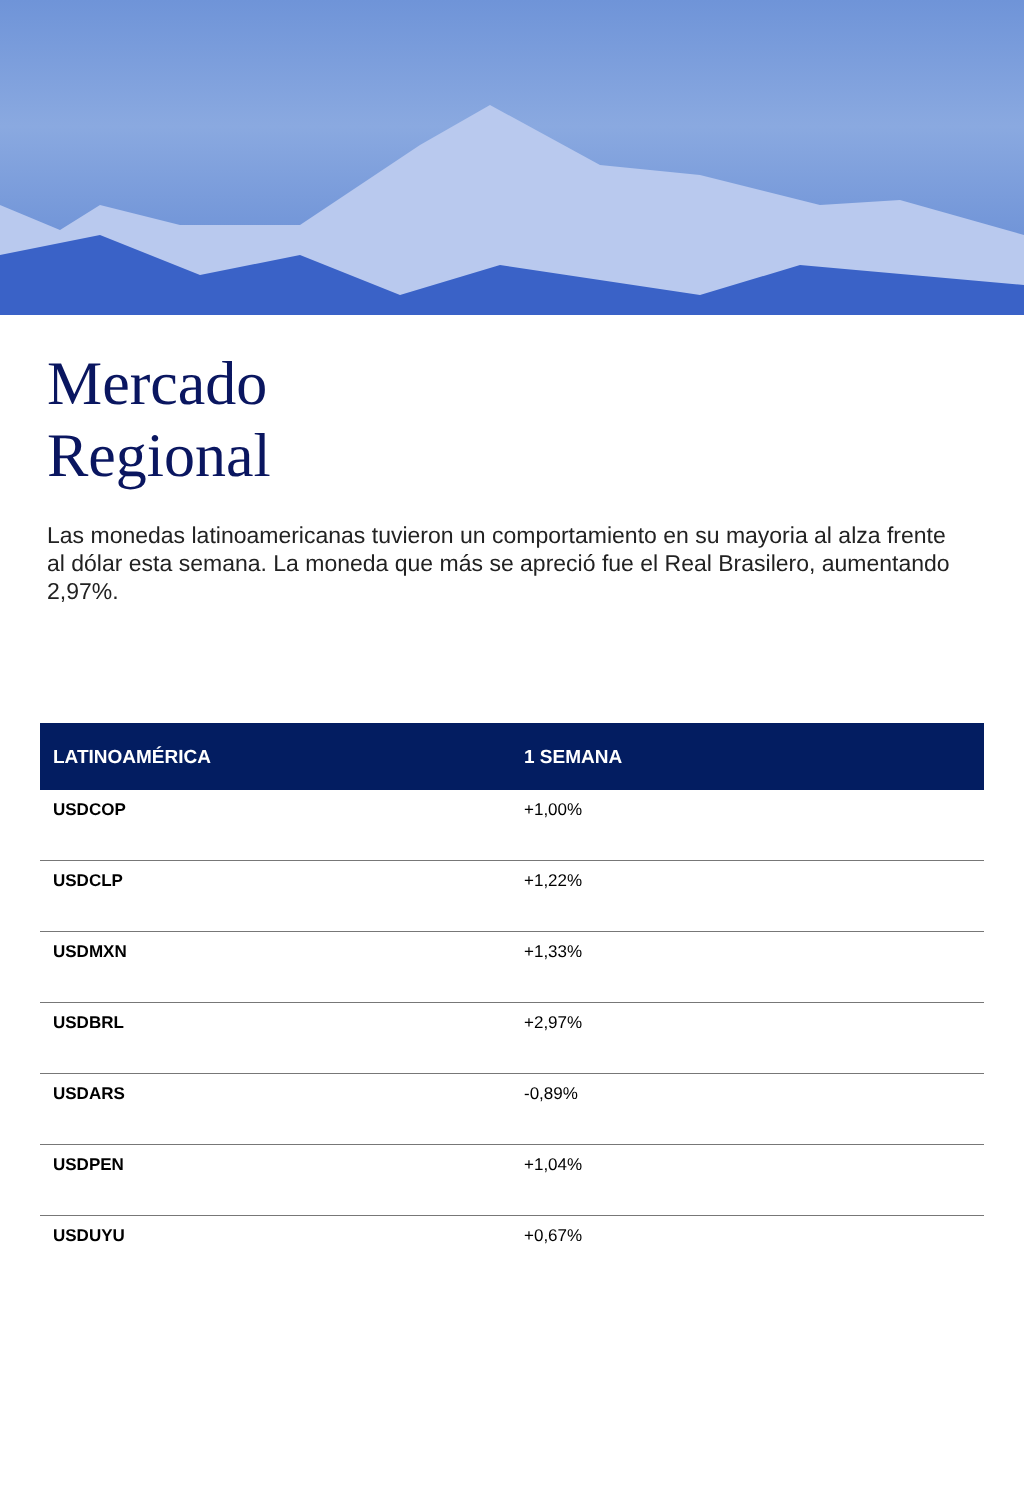Mercado
Regional
Las monedas latinoamericanas tuvieron un comportamiento en su mayoria al alza frente al dólar esta semana. La moneda que más se apreció fue el Real Brasilero, aumentando 2,97%.
| LATINOAMÉRICA | 1 SEMANA |
| --- | --- |
| USDCOP | +1,00% |
| USDCLP | +1,22% |
| USDMXN | +1,33% |
| USDBRL | +2,97% |
| USDARS | -0,89% |
| USDPEN | +1,04% |
| USDUYU | +0,67% |